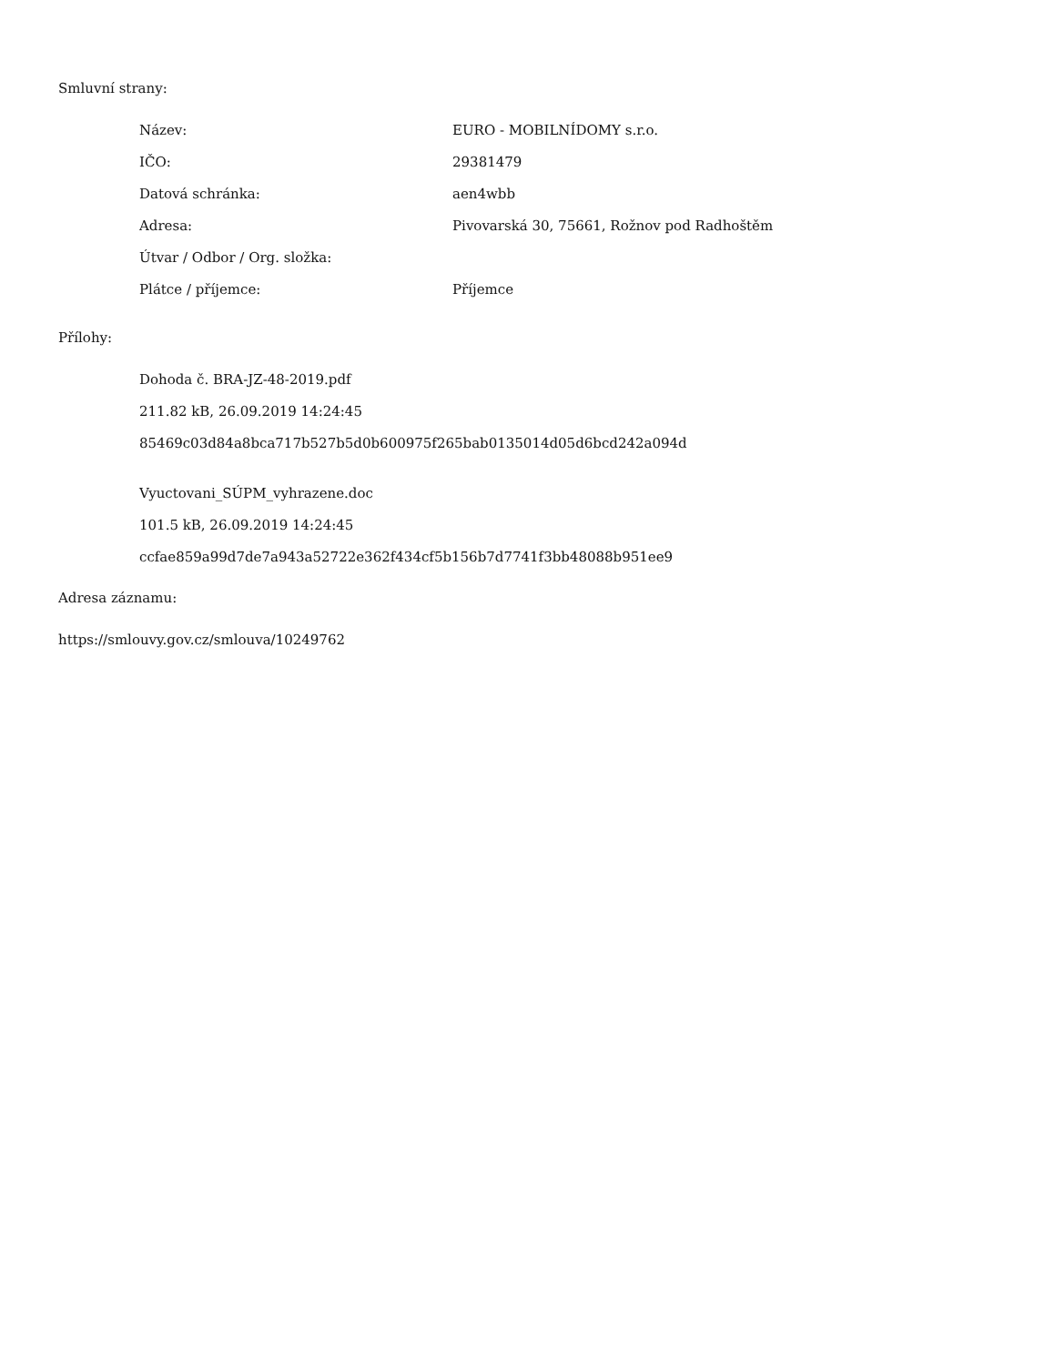Smluvní strany:
| Název: | EURO - MOBILNÍDOMY s.r.o. |
| IČO: | 29381479 |
| Datová schránka: | aen4wbb |
| Adresa: | Pivovarská 30, 75661, Rožnov pod Radhoštěm |
| Útvar / Odbor / Org. složka: | |
| Plátce / příjemce: | Příjemce |
Přílohy:
Dohoda č. BRA-JZ-48-2019.pdf
211.82 kB, 26.09.2019 14:24:45
85469c03d84a8bca717b527b5d0b600975f265bab0135014d05d6bcd242a094d
Vyuctovani_SÚPM_vyhrazene.doc
101.5 kB, 26.09.2019 14:24:45
ccfae859a99d7de7a943a52722e362f434cf5b156b7d7741f3bb48088b951ee9
Adresa záznamu:
https://smlouvy.gov.cz/smlouva/10249762